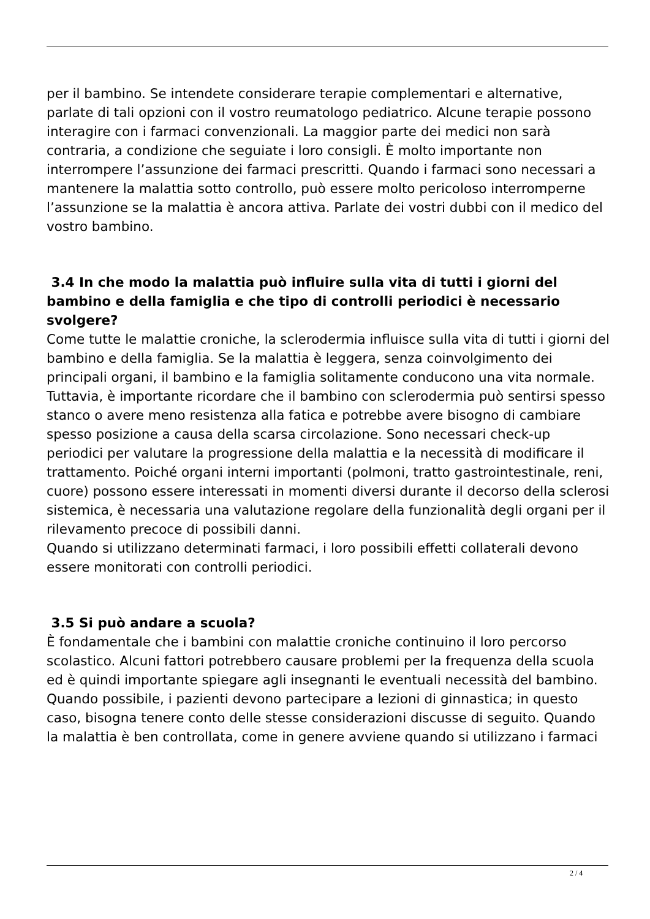per il bambino. Se intendete considerare terapie complementari e alternative, parlate di tali opzioni con il vostro reumatologo pediatrico. Alcune terapie possono interagire con i farmaci convenzionali. La maggior parte dei medici non sarà contraria, a condizione che seguiate i loro consigli. È molto importante non interrompere l’assunzione dei farmaci prescritti. Quando i farmaci sono necessari a mantenere la malattia sotto controllo, può essere molto pericoloso interromperne l’assunzione se la malattia è ancora attiva. Parlate dei vostri dubbi con il medico del vostro bambino.
3.4 In che modo la malattia può influire sulla vita di tutti i giorni del bambino e della famiglia e che tipo di controlli periodici è necessario svolgere?
Come tutte le malattie croniche, la sclerodermia influisce sulla vita di tutti i giorni del bambino e della famiglia. Se la malattia è leggera, senza coinvolgimento dei principali organi, il bambino e la famiglia solitamente conducono una vita normale. Tuttavia, è importante ricordare che il bambino con sclerodermia può sentirsi spesso stanco o avere meno resistenza alla fatica e potrebbe avere bisogno di cambiare spesso posizione a causa della scarsa circolazione. Sono necessari check-up periodici per valutare la progressione della malattia e la necessità di modificare il trattamento. Poiché organi interni importanti (polmoni, tratto gastrointestinale, reni, cuore) possono essere interessati in momenti diversi durante il decorso della sclerosi sistemica, è necessaria una valutazione regolare della funzionalità degli organi per il rilevamento precoce di possibili danni.
Quando si utilizzano determinati farmaci, i loro possibili effetti collaterali devono essere monitorati con controlli periodici.
3.5 Si può andare a scuola?
È fondamentale che i bambini con malattie croniche continuino il loro percorso scolastico. Alcuni fattori potrebbero causare problemi per la frequenza della scuola ed è quindi importante spiegare agli insegnanti le eventuali necessità del bambino. Quando possibile, i pazienti devono partecipare a lezioni di ginnastica; in questo caso, bisogna tenere conto delle stesse considerazioni discusse di seguito. Quando la malattia è ben controllata, come in genere avviene quando si utilizzano i farmaci
2 / 4